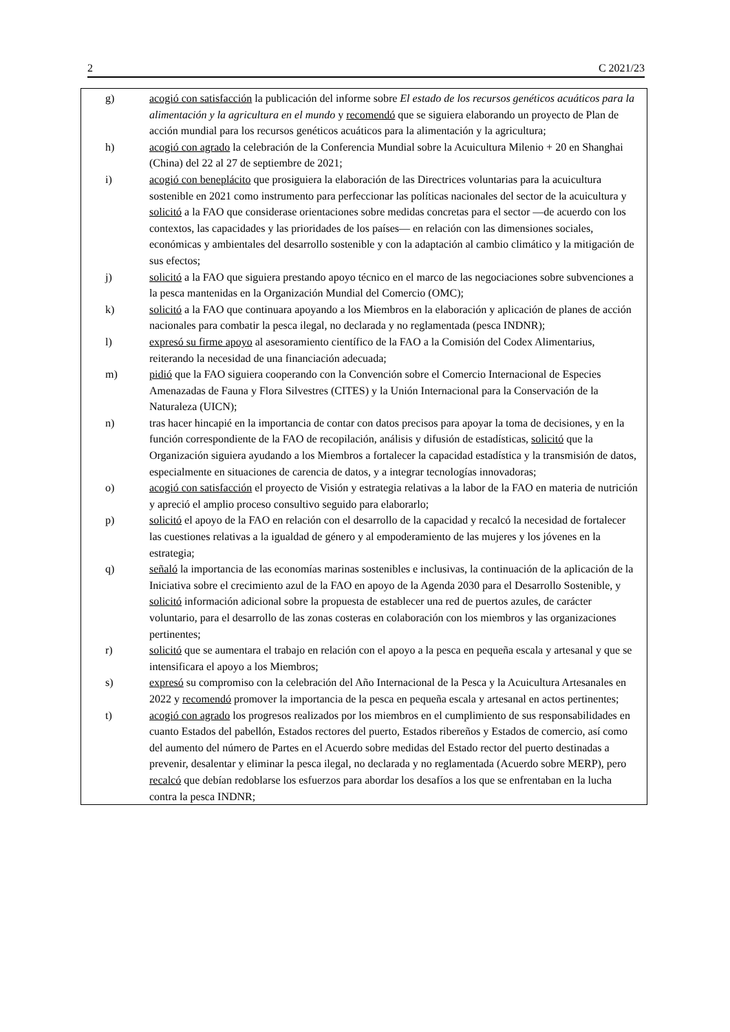2 C 2021/23
g) acogió con satisfacción la publicación del informe sobre El estado de los recursos genéticos acuáticos para la alimentación y la agricultura en el mundo y recomendó que se siguiera elaborando un proyecto de Plan de acción mundial para los recursos genéticos acuáticos para la alimentación y la agricultura;
h) acogió con agrado la celebración de la Conferencia Mundial sobre la Acuicultura Milenio + 20 en Shanghai (China) del 22 al 27 de septiembre de 2021;
i) acogió con beneplácito que prosiguiera la elaboración de las Directrices voluntarias para la acuicultura sostenible en 2021 como instrumento para perfeccionar las políticas nacionales del sector de la acuicultura y solicitó a la FAO que considerase orientaciones sobre medidas concretas para el sector —de acuerdo con los contextos, las capacidades y las prioridades de los países— en relación con las dimensiones sociales, económicas y ambientales del desarrollo sostenible y con la adaptación al cambio climático y la mitigación de sus efectos;
j) solicitó a la FAO que siguiera prestando apoyo técnico en el marco de las negociaciones sobre subvenciones a la pesca mantenidas en la Organización Mundial del Comercio (OMC);
k) solicitó a la FAO que continuara apoyando a los Miembros en la elaboración y aplicación de planes de acción nacionales para combatir la pesca ilegal, no declarada y no reglamentada (pesca INDNR);
l) expresó su firme apoyo al asesoramiento científico de la FAO a la Comisión del Codex Alimentarius, reiterando la necesidad de una financiación adecuada;
m) pidió que la FAO siguiera cooperando con la Convención sobre el Comercio Internacional de Especies Amenazadas de Fauna y Flora Silvestres (CITES) y la Unión Internacional para la Conservación de la Naturaleza (UICN);
n) tras hacer hincapié en la importancia de contar con datos precisos para apoyar la toma de decisiones, y en la función correspondiente de la FAO de recopilación, análisis y difusión de estadísticas, solicitó que la Organización siguiera ayudando a los Miembros a fortalecer la capacidad estadística y la transmisión de datos, especialmente en situaciones de carencia de datos, y a integrar tecnologías innovadoras;
o) acogió con satisfacción el proyecto de Visión y estrategia relativas a la labor de la FAO en materia de nutrición y apreció el amplio proceso consultivo seguido para elaborarlo;
p) solicitó el apoyo de la FAO en relación con el desarrollo de la capacidad y recalcó la necesidad de fortalecer las cuestiones relativas a la igualdad de género y al empoderamiento de las mujeres y los jóvenes en la estrategia;
q) señaló la importancia de las economías marinas sostenibles e inclusivas, la continuación de la aplicación de la Iniciativa sobre el crecimiento azul de la FAO en apoyo de la Agenda 2030 para el Desarrollo Sostenible, y solicitó información adicional sobre la propuesta de establecer una red de puertos azules, de carácter voluntario, para el desarrollo de las zonas costeras en colaboración con los miembros y las organizaciones pertinentes;
r) solicitó que se aumentara el trabajo en relación con el apoyo a la pesca en pequeña escala y artesanal y que se intensificara el apoyo a los Miembros;
s) expresó su compromiso con la celebración del Año Internacional de la Pesca y la Acuicultura Artesanales en 2022 y recomendó promover la importancia de la pesca en pequeña escala y artesanal en actos pertinentes;
t) acogió con agrado los progresos realizados por los miembros en el cumplimiento de sus responsabilidades en cuanto Estados del pabellón, Estados rectores del puerto, Estados ribereños y Estados de comercio, así como del aumento del número de Partes en el Acuerdo sobre medidas del Estado rector del puerto destinadas a prevenir, desalentar y eliminar la pesca ilegal, no declarada y no reglamentada (Acuerdo sobre MERP), pero recalcó que debían redoblarse los esfuerzos para abordar los desafíos a los que se enfrentaban en la lucha contra la pesca INDNR;